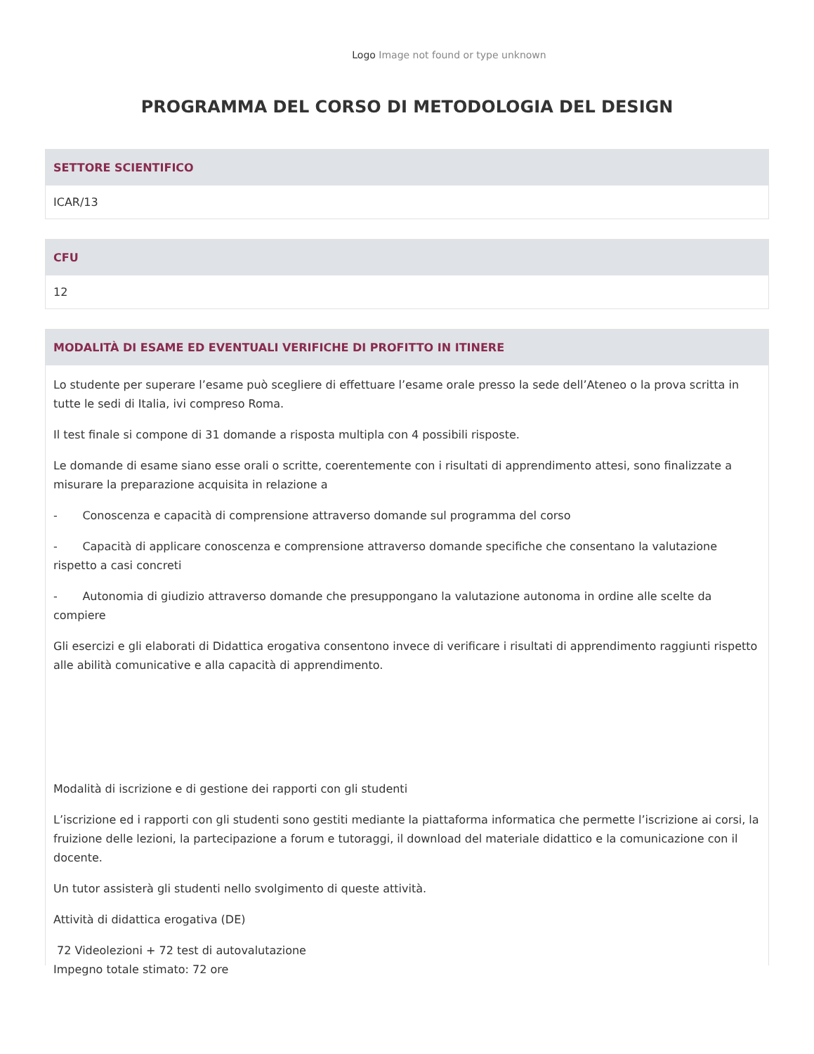Logo Image not found or type unknown
PROGRAMMA DEL CORSO DI METODOLOGIA DEL DESIGN
SETTORE SCIENTIFICO
ICAR/13
CFU
12
MODALITÀ DI ESAME ED EVENTUALI VERIFICHE DI PROFITTO IN ITINERE
Lo studente per superare l’esame può scegliere di effettuare l’esame orale presso la sede dell’Ateneo o la prova scritta in tutte le sedi di Italia, ivi compreso Roma.
Il test finale si compone di 31 domande a risposta multipla con 4 possibili risposte.
Le domande di esame siano esse orali o scritte, coerentemente con i risultati di apprendimento attesi, sono finalizzate a misurare la preparazione acquisita in relazione a
- Conoscenza e capacità di comprensione attraverso domande sul programma del corso
- Capacità di applicare conoscenza e comprensione attraverso domande specifiche che consentano la valutazione rispetto a casi concreti
- Autonomia di giudizio attraverso domande che presuppongano la valutazione autonoma in ordine alle scelte da compiere
Gli esercizi e gli elaborati di Didattica erogativa consentono invece di verificare i risultati di apprendimento raggiunti rispetto alle abilità comunicative e alla capacità di apprendimento.
Modalità di iscrizione e di gestione dei rapporti con gli studenti
L’iscrizione ed i rapporti con gli studenti sono gestiti mediante la piattaforma informatica che permette l’iscrizione ai corsi, la fruizione delle lezioni, la partecipazione a forum e tutoraggi, il download del materiale didattico e la comunicazione con il docente.
Un tutor assisterà gli studenti nello svolgimento di queste attività.
Attività di didattica erogativa (DE)
72 Videolezioni + 72 test di autovalutazione
Impegno totale stimato: 72 ore